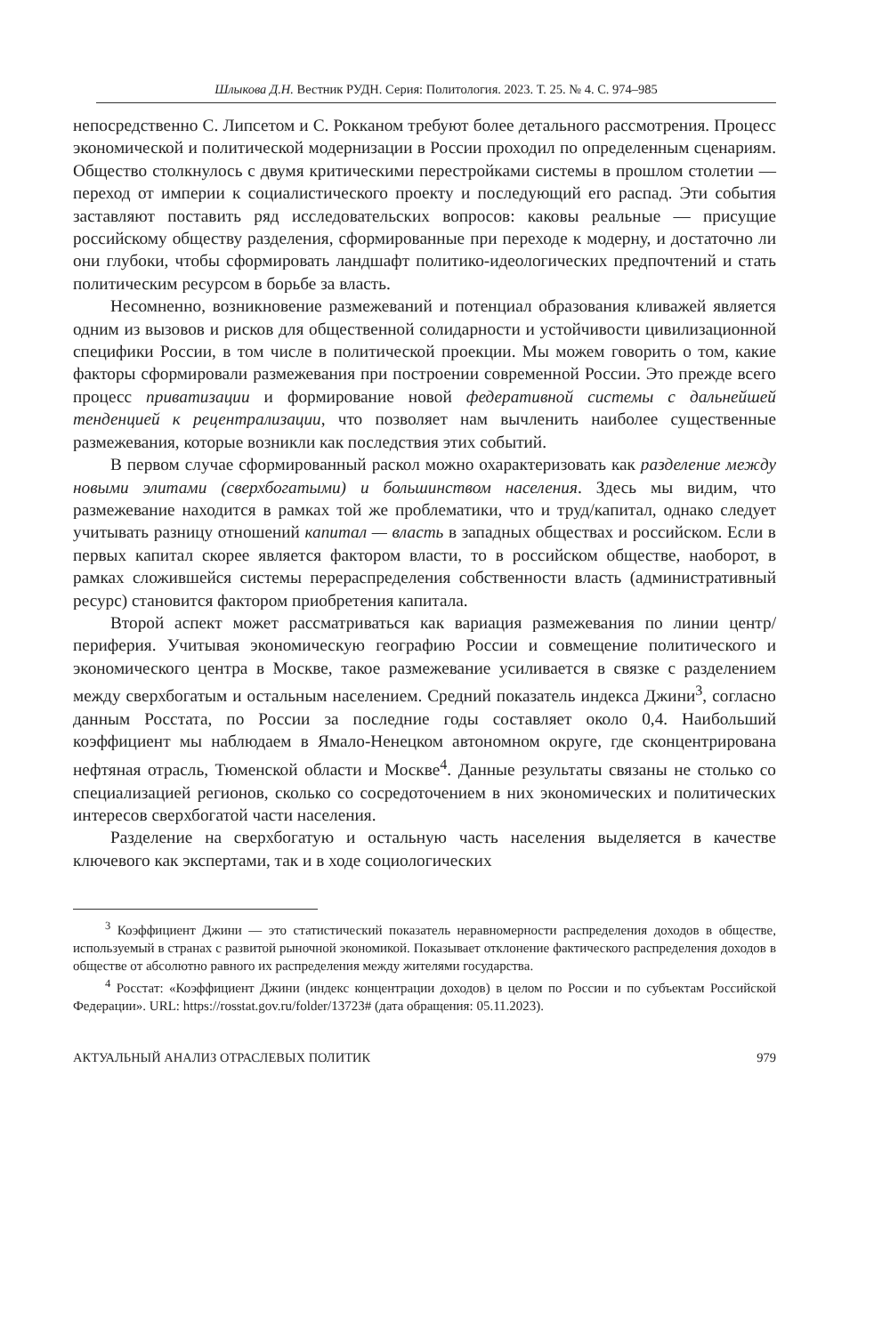Шлыкова Д.Н. Вестник РУДН. Серия: Политология. 2023. Т. 25. № 4. С. 974–985
непосредственно С. Липсетом и С. Рокканом требуют более детального рассмотрения. Процесс экономической и политической модернизации в России проходил по определенным сценариям. Общество столкнулось с двумя критическими перестройками системы в прошлом столетии — переход от империи к социалистического проекту и последующий его распад. Эти события заставляют поставить ряд исследовательских вопросов: каковы реальные — присущие российскому обществу разделения, сформированные при переходе к модерну, и достаточно ли они глубоки, чтобы сформировать ландшафт политико-идеологических предпочтений и стать политическим ресурсом в борьбе за власть.
Несомненно, возникновение размежеваний и потенциал образования кливажей является одним из вызовов и рисков для общественной солидарности и устойчивости цивилизационной специфики России, в том числе в политической проекции. Мы можем говорить о том, какие факторы сформировали размежевания при построении современной России. Это прежде всего процесс приватизации и формирование новой федеративной системы с дальнейшей тенденцией к рецентрализации, что позволяет нам вычленить наиболее существенные размежевания, которые возникли как последствия этих событий.
В первом случае сформированный раскол можно охарактеризовать как разделение между новыми элитами (сверхбогатыми) и большинством населения. Здесь мы видим, что размежевание находится в рамках той же проблематики, что и труд/капитал, однако следует учитывать разницу отношений капитал — власть в западных обществах и российском. Если в первых капитал скорее является фактором власти, то в российском обществе, наоборот, в рамках сложившейся системы перераспределения собственности власть (административный ресурс) становится фактором приобретения капитала.
Второй аспект может рассматриваться как вариация размежевания по линии центр/периферия. Учитывая экономическую географию России и совмещение политического и экономического центра в Москве, такое размежевание усиливается в связке с разделением между сверхбогатым и остальным населением. Средний показатель индекса Джини<sup>3</sup>, согласно данным Росстата, по России за последние годы составляет около 0,4. Наибольший коэффициент мы наблюдаем в Ямало-Ненецком автономном округе, где сконцентрирована нефтяная отрасль, Тюменской области и Москве<sup>4</sup>. Данные результаты связаны не столько со специализацией регионов, сколько со сосредоточением в них экономических и политических интересов сверхбогатой части населения.
Разделение на сверхбогатую и остальную часть населения выделяется в качестве ключевого как экспертами, так и в ходе социологических
<sup>3</sup> Коэффициент Джини — это статистический показатель неравномерности распределения доходов в обществе, используемый в странах с развитой рыночной экономикой. Показывает отклонение фактического распределения доходов в обществе от абсолютно равного их распределения между жителями государства.
<sup>4</sup> Росстат: «Коэффициент Джини (индекс концентрации доходов) в целом по России и по субъектам Российской Федерации». URL: https://rosstat.gov.ru/folder/13723# (дата обращения: 05.11.2023).
АКТУАЛЬНЫЙ АНАЛИЗ ОТРАСЛЕВЫХ ПОЛИТИК 979